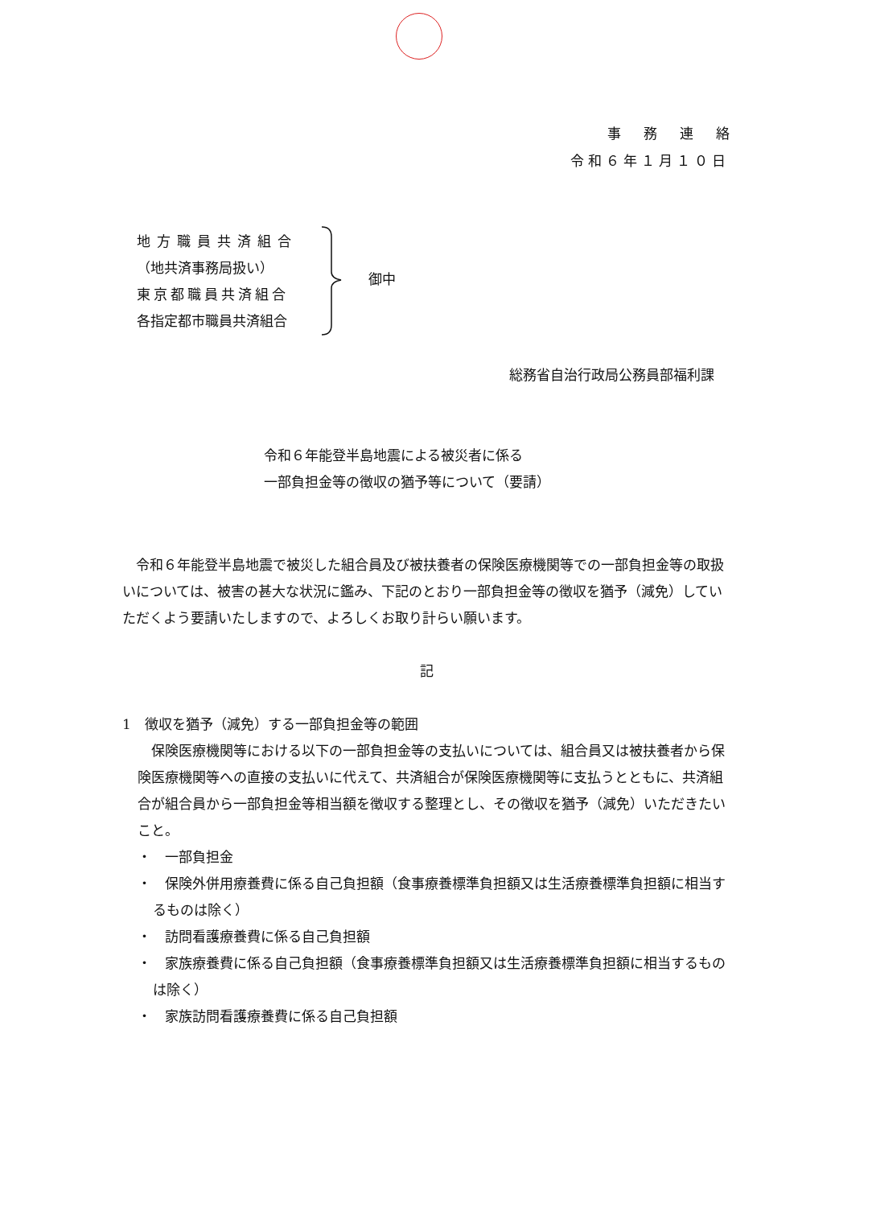事務連絡
令和６年１月１０日
地方職員共済組合
（地共済事務局扱い）
東京都職員共済組合
各指定都市職員共済組合
御中
総務省自治行政局公務員部福利課
令和６年能登半島地震による被災者に係る
一部負担金等の徴収の猶予等について（要請）
　令和６年能登半島地震で被災した組合員及び被扶養者の保険医療機関等での一部負担金等の取扱いについては、被害の甚大な状況に鑑み、下記のとおり一部負担金等の徴収を猶予（減免）していただくよう要請いたしますので、よろしくお取り計らい願います。
記
1　徴収を猶予（減免）する一部負担金等の範囲
　保険医療機関等における以下の一部負担金等の支払いについては、組合員又は被扶養者から保険医療機関等への直接の支払いに代えて、共済組合が保険医療機関等に支払うとともに、共済組合が組合員から一部負担金等相当額を徴収する整理とし、その徴収を猶予（減免）いただきたいこと。
・　一部負担金
・　保険外併用療養費に係る自己負担額（食事療養標準負担額又は生活療養標準負担額に相当するものは除く）
・　訪問看護療養費に係る自己負担額
・　家族療養費に係る自己負担額（食事療養標準負担額又は生活療養標準負担額に相当するものは除く）
・　家族訪問看護療養費に係る自己負担額